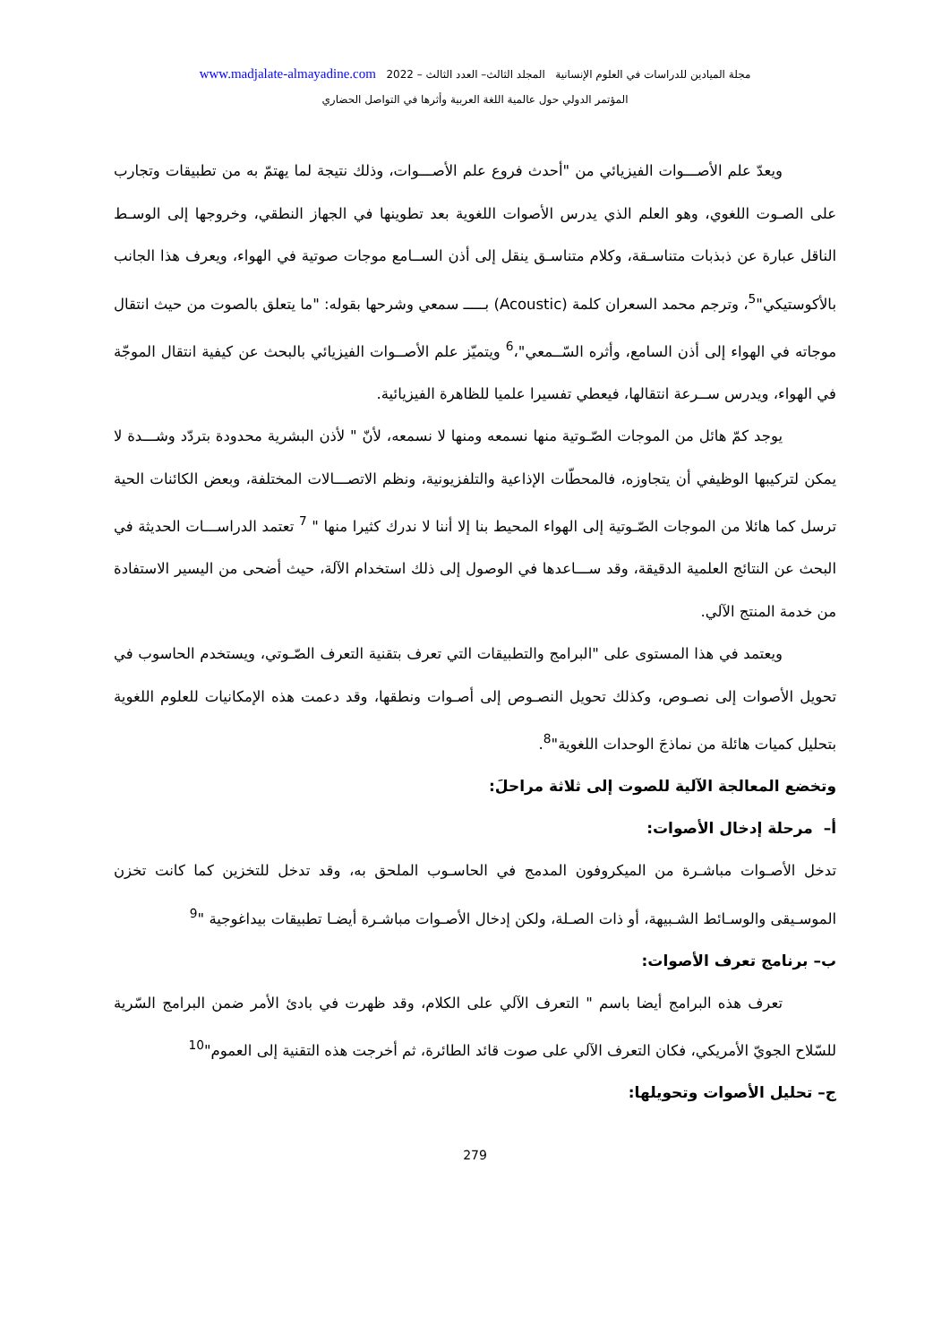مجلة الميادين للدراسات في العلوم الإنسانية المجلد الثالث– العدد الثالث – 2022 www.madjalate-almayadine.com
المؤتمر الدولي حول عالمية اللغة العربية وأثرها في التواصل الحضاري
ويعدّ علم الأصـــوات الفيزيائي من "أحدث فروع علم الأصـــوات، وذلك نتيجة لما يهتمّ به من تطبيقات وتجارب على الصـوت اللغوي، وهو العلم الذي يدرس الأصوات اللغوية بعد تطوينها في الجهاز النطقي، وخروجها إلى الوسـط الناقل عبارة عن ذبذبات متناسـقة، وكلام متناسـق ينقل إلى أذن الســامع موجات صوتية في الهواء، ويعرف هذا الجانب بالأكوستيكي"<sup>5</sup>، وترجم محمد السعران كلمة (Acoustic) بـــــ سمعي وشرحها بقوله: "ما يتعلق بالصوت من حيث انتقال موجاته في الهواء إلى أذن السامع، وأثره السّــمعي"،<sup>6</sup> ويتميّز علم الأصــوات الفيزيائي بالبحث عن كيفية انتقال الموجّة في الهواء، ويدرس ســرعة انتقالها، فيعطي تفسيرا علميا للظاهرة الفيزيائية.
يوجد كمّ هائل من الموجات الصّـوتية منها نسمعه ومنها لا نسمعه، لأنّ " لأذن البشرية محدودة بتردّد وشـــدة لا يمكن لتركيبها الوظيفي أن يتجاوزه، فالمحطّات الإذاعية والتلفزيونية، ونظم الاتصـــالات المختلفة، وبعض الكائنات الحية ترسل كما هائلا من الموجات الصّـوتية إلى الهواء المحيط بنا إلا أننا لا ندرك كثيرا منها " <sup>7</sup> تعتمد الدراســـات الحديثة في البحث عن النتائج العلمية الدقيقة، وقد ســـاعدها في الوصول إلى ذلك استخدام الآلة، حيث أضحى من اليسير الاستفادة من خدمة المنتج الآلي.
ويعتمد في هذا المستوى على "البرامج والتطبيقات التي تعرف بتقنية التعرف الصّـوتي، ويستخدم الحاسوب في تحويل الأصوات إلى نصـوص، وكذلك تحويل النصـوص إلى أصـوات ونطقها، وقد دعمت هذه الإمكانيات للعلوم اللغوية بتحليل كميات هائلة من نماذجَ الوحدات اللغوية"<sup>8</sup>.
وتخضع المعالجة الآلية للصوت إلى ثلاثة مراحلَ:
أ– مرحلة إدخال الأصوات:
تدخل الأصـوات مباشـرة من الميكروفون المدمج في الحاسـوب الملحق به، وقد تدخل للتخزين كما كانت تخزن الموسـيقى والوسـائط الشـبيهة، أو ذات الصـلة، ولكن إدخال الأصـوات مباشـرة أيضـا تطبيقات بيداغوجية "<sup>9</sup>
ب– برنامج تعرف الأصوات:
تعرف هذه البرامج أيضا باسم " التعرف الآلي على الكلام، وقد ظهرت في بادئ الأمر ضمن البرامج السّرية للسّلاح الجويّ الأمريكي، فكان التعرف الآلي على صوت قائد الطائرة، ثم أخرجت هذه التقنية إلى العموم"<sup>10</sup>
ج– تحليل الأصوات وتحويلها:
279